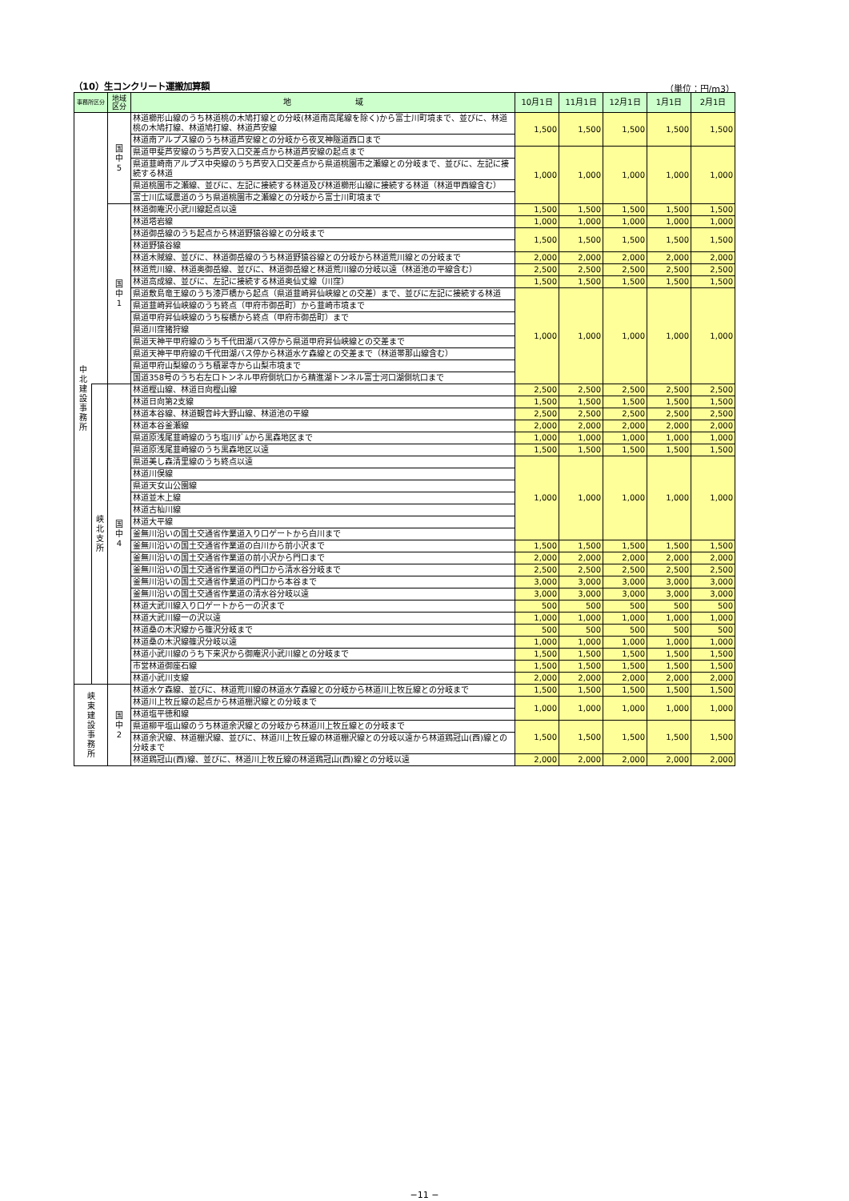（10）生コンクリート運搬加算額 （単位：円/m3）
| 事務所区分 | | 地域 区分 | 地 域 | 10月1日 | 11月1日 | 12月1日 | 1月1日 | 2月1日 |
| --- | --- | --- | --- | --- | --- | --- | --- | --- |
| 中 北 建 設 事 務 所 | | 国 中 5 | 林道櫛形山線のうち林道桃の木鳩打線との分岐(林道南高尾線を除く)から富士川町境まで、並びに、林道桃の木鳩打線、林道鳩打線、林道芦安線 | 1,500 | 1,500 | 1,500 | 1,500 | 1,500 |
| | | | 林道南アルプス線のうち林道芦安線との分岐から夜叉神隧道西口まで | | | | | |
| | | | 県道甲斐芦安線のうち芦安入口交差点から林道芦安線の起点まで | 1,000 | 1,000 | 1,000 | 1,000 | 1,000 |
| | | | 県道韮崎南アルプス中央線のうち芦安入口交差点から県道桃園市之瀬線との分岐まで、並びに、左記に接続する林道 | | | | | |
| | | | 県道桃園市之瀬線、並びに、左記に接続する林道及び林道櫛形山線に接続する林道（林道甲西線含む） | | | | | |
| | | | 富士川広域農道のうち県道桃園市之瀬線との分岐から富士川町境まで | | | | | |
| | | 国 中 1 | 林道御庵沢小武川線起点以遠 | 1,500 | 1,500 | 1,500 | 1,500 | 1,500 |
| | | | 林道塔岩線 | 1,000 | 1,000 | 1,000 | 1,000 | 1,000 |
| | | | 林道御岳線のうち起点から林道野猿谷線との分岐まで | 1,500 | 1,500 | 1,500 | 1,500 | 1,500 |
| | | | 林道野猿谷線 | | | | | |
| | | | 林道木賊線、並びに、林道御岳線のうち林道野猿谷線との分岐から林道荒川線との分岐まで | 2,000 | 2,000 | 2,000 | 2,000 | 2,000 |
| | | | 林道荒川線、林道奥御岳線、並びに、林道御岳線と林道荒川線の分岐以遠（林道池の平線含む） | 2,500 | 2,500 | 2,500 | 2,500 | 2,500 |
| | | | 林道高成線、並びに、左記に接続する林道奥仙丈線（川窪） | 1,500 | 1,500 | 1,500 | 1,500 | 1,500 |
| | | | 県道敷島竜王線のうち漆戸橋から起点（県道韮崎昇仙峡線との交差）まで、並びに左記に接続する林道 | 1,000 | 1,000 | 1,000 | 1,000 | 1,000 |
| | | | 県道韮崎昇仙峡線のうち終点（甲府市御岳町）から韮崎市境まで | | | | | |
| | | | 県道甲府昇仙峡線のうち桜橋から終点（甲府市御岳町）まで | | | | | |
| | | | 県道川窪猪狩線 | | | | | |
| | | | 県道天神平甲府線のうち千代田湖バス停から県道甲府昇仙峡線との交差まで | | | | | |
| | | | 県道天神平甲府線の千代田湖バス停から林道水ケ森線との交差まで（林道帯那山線含む） | | | | | |
| | | | 県道甲府山梨線のうち積翠寺から山梨市境まで | | | | | |
| | | | 国道358号のうち右左口トンネル甲府側坑口から精進湖トンネル富士河口湖側坑口まで | | | | | |
| | 峡 北 支 所 | 国 中 4 | 林道樫山線、林道日向樫山線 | 2,500 | 2,500 | 2,500 | 2,500 | 2,500 |
| | | | 林道日向第2支線 | 1,500 | 1,500 | 1,500 | 1,500 | 1,500 |
| | | | 林道本谷線、林道観音峠大野山線、林道池の平線 | 2,500 | 2,500 | 2,500 | 2,500 | 2,500 |
| | | | 林道本谷釜瀬線 | 2,000 | 2,000 | 2,000 | 2,000 | 2,000 |
| | | | 県道原浅尾韮崎線のうち塩川ﾀﾞﾑから黒森地区まで | 1,000 | 1,000 | 1,000 | 1,000 | 1,000 |
| | | | 県道原浅尾韮崎線のうち黒森地区以遠 | 1,500 | 1,500 | 1,500 | 1,500 | 1,500 |
| | | | 県道美し森清里線のうち終点以遠 | 1,000 | 1,000 | 1,000 | 1,000 | 1,000 |
| | | | 林道川俣線 | | | | | |
| | | | 県道天女山公園線 | | | | | |
| | | | 林道並木上線 | | | | | |
| | | | 林道古杣川線 | | | | | |
| | | | 林道大平線 | | | | | |
| | | | 釜無川沿いの国土交通省作業道入り口ゲートから白川まで | | | | | |
| | | | 釜無川沿いの国土交通省作業道の白川から前小沢まで | 1,500 | 1,500 | 1,500 | 1,500 | 1,500 |
| | | | 釜無川沿いの国土交通省作業道の前小沢から門口まで | 2,000 | 2,000 | 2,000 | 2,000 | 2,000 |
| | | | 釜無川沿いの国土交通省作業道の門口から清水谷分岐まで | 2,500 | 2,500 | 2,500 | 2,500 | 2,500 |
| | | | 釜無川沿いの国土交通省作業道の門口から本谷まで | 3,000 | 3,000 | 3,000 | 3,000 | 3,000 |
| | | | 釜無川沿いの国土交通省作業道の清水谷分岐以遠 | 3,000 | 3,000 | 3,000 | 3,000 | 3,000 |
| | | | 林道大武川線入り口ゲートから一の沢まで | 500 | 500 | 500 | 500 | 500 |
| | | | 林道大武川線一の沢以遠 | 1,000 | 1,000 | 1,000 | 1,000 | 1,000 |
| | | | 林道桑の木沢線から篠沢分岐まで | 500 | 500 | 500 | 500 | 500 |
| | | | 林道桑の木沢線篠沢分岐以遠 | 1,000 | 1,000 | 1,000 | 1,000 | 1,000 |
| | | | 林道小武川線のうち下来沢から御庵沢小武川線との分岐まで | 1,500 | 1,500 | 1,500 | 1,500 | 1,500 |
| | | | 市営林道御座石線 | 1,500 | 1,500 | 1,500 | 1,500 | 1,500 |
| | | | 林道小武川支線 | 2,000 | 2,000 | 2,000 | 2,000 | 2,000 |
| 峡 東 建 設 事 務 所 | | 国 中 2 | 林道水ケ森線、並びに、林道荒川線の林道水ケ森線との分岐から林道川上牧丘線との分岐まで | 1,500 | 1,500 | 1,500 | 1,500 | 1,500 |
| | | | 林道川上牧丘線の起点から林道棚沢線との分岐まで | 1,000 | 1,000 | 1,000 | 1,000 | 1,000 |
| | | | 林道塩平徳和線 | | | | | |
| | | | 県道柳平塩山線のうち林道余沢線との分岐から林道川上牧丘線との分岐まで | 1,500 | 1,500 | 1,500 | 1,500 | 1,500 |
| | | | 林道余沢線、林道棚沢線、並びに、林道川上牧丘線の林道棚沢線との分岐以遠から林道鶏冠山(西)線との分岐まで | | | | | |
| | | | 林道鶏冠山(西)線、並びに、林道川上牧丘線の林道鶏冠山(西)線との分岐以遠 | 2,000 | 2,000 | 2,000 | 2,000 | 2,000 |
−11 −